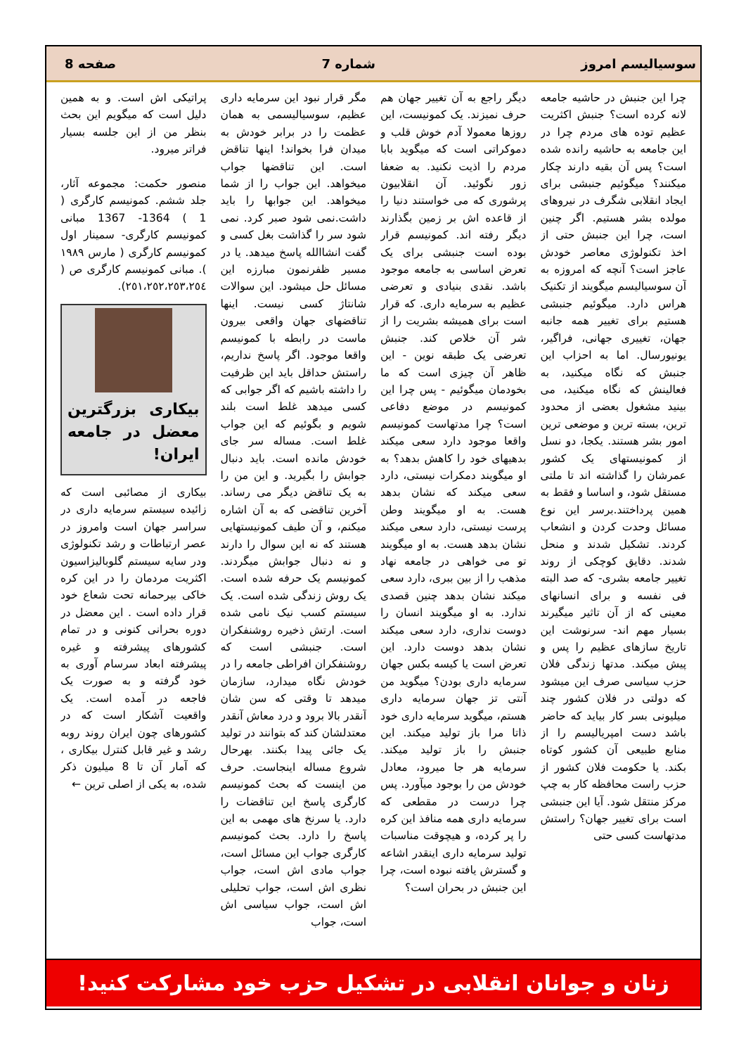سوسیالیسم امروز شماره 7 صفحه 8
چرا این جنبش در حاشیه جامعه لانه کرده است؟ جنبش اکثریت عظیم توده های مردم چرا در این جامعه به حاشیه رانده شده است؟ پس آن بقیه دارند چکار میکنند؟ میگوئیم جنبشی برای ایجاد انقلابی شگرف در نیروهای مولده بشر هستیم. اگر چنین است، چرا این جنبش حتی از اخذ تکنولوژی معاصر خودش عاجز است؟ آنچه که امروزه به آن سوسیالیسم میگویند از تکنیک هراس دارد. میگوئیم جنبشی هستیم برای تغییر همه جانبه جهان، تغییری جهانی، فراگیر، یونیورسال. اما به احزاب این جنبش که نگاه میکنید، به فعالینش که نگاه میکنید، می بینید مشغول بعضی از محدود ترین، بسته ترین و موضعی ترین امور بشر هستند. یکجا، دو نسل از کمونیستهای یک کشور عمرشان را گذاشته اند تا ملتی مستقل شود، و اساسا و فقط به همین پرداختند.برسر این نوع مسائل وحدت کردن و انشعاب کردند. تشکیل شدند و منحل شدند. دقایق کوچکی از روند تغییر جامعه بشری- که صد البته فی نفسه و برای انسانهای معینی که از آن تاثیر میگیرند بسیار مهم اند- سرنوشت این تاریخ سازهای عظیم را پس و پیش میکند. مدتها زندگی فلان حزب سیاسی صرف این میشود که دولتی در فلان کشور چند میلیونی بسر کار بیاید که حاضر باشد دست امپریالیسم را از منابع طبیعی آن کشور کوتاه بکند. یا حکومت فلان کشور از حزب راست محافظه کار به چپ مرکز منتقل شود. آیا این جنبشی است برای تغییر جهان؟ راستش مدتهاست کسی حتی
دیگر راجع به آن تغییر جهان هم حرف نمیزند. یک کمونیست، این روزها معمولا آدم خوش قلب و دموکراتی است که میگوید بابا مردم را اذیت نکنید. به ضعفا زور نگوئید. آن انقلابیون پرشوری که می خواستند دنیا را از قاعده اش بر زمین بگذارند دیگر رفته اند. کمونیسم قرار بوده است جنبشی برای یک تعرض اساسی به جامعه موجود باشد. نقدی بنیادی و تعرضی عظیم به سرمایه داری. که قرار است برای همیشه بشریت را از شر آن خلاص کند. جنبش تعرضی یک طبقه نوین - این ظاهر آن چیزی است که ما بخودمان میگوئیم - پس چرا این کمونیسم در موضع دفاعی است؟ چرا مدتهاست کمونیسم واقعا موجود دارد سعی میکند بدهیهای خود را کاهش بدهد؟ به او میگویند دمکرات نیستی، دارد سعی میکند که نشان بدهد هست. به او میگویند وطن پرست نیستی، دارد سعی میکند نشان بدهد هست. به او میگویند تو می خواهی در جامعه نهاد مذهب را از بین ببری، دارد سعی میکند نشان بدهد چنین قصدی ندارد. به او میگویند انسان را دوست نداری، دارد سعی میکند نشان بدهد دوست دارد. این تعرض است یا کیسه بکس جهان سرمایه داری بودن؟ میگوید من آنتی تز جهان سرمایه داری هستم، میگوید سرمایه داری خود ذاتا مرا باز تولید میکند. این جنبش را باز تولید میکند. سرمایه هر جا میرود، معادل خودش من را بوجود میآورد. پس چرا درست در مقطعی که سرمایه داری همه منافذ این کره را پر کرده، و هیچوقت مناسبات تولید سرمایه داری اینقدر اشاعه و گسترش یافته نبوده است، چرا این جنبش در بحران است؟
مگر قرار نبود این سرمایه داری عظیم، سوسیالیسمی به همان عظمت را در برابر خودش به میدان فرا بخواند! اینها تناقض است. این تناقضها جواب میخواهد. این جواب را از شما میخواهد. این جوابها را باید داشت.نمی شود صبر کرد. نمی شود سر را گذاشت بغل کسی و گفت انشاالله پاسخ میدهد. یا در مسیر ظفرنمون مبارزه این مسائل حل میشود. این سوالات شانتاژ کسی نیست. اینها تناقضهای جهان واقعی بیرون ماست در رابطه با کمونیسم واقعا موجود. اگر پاسخ نداریم، راستش حداقل باید این ظرفیت را داشته باشیم که اگر جوابی که کسی میدهد غلط است بلند شویم و بگوئیم که این جواب غلط است. مساله سر جای خودش مانده است. باید دنبال جوابش را بگیرید. و این من را به یک تناقض دیگر می رساند. آخرین تناقضی که به آن اشاره میکنم، و آن طیف کمونیستهایی هستند که نه این سوال را دارند و نه دنبال جوابش میگردند. کمونیسم یک حرفه شده است. یک روش زندگی شده است. یک سیستم کسب نیک نامی شده است. ارتش ذخیره روشنفکران است. جنبشی است که روشنفکران افراطی جامعه را در خودش نگاه میدارد، سازمان میدهد تا وقتی که سن شان آنقدر بالا برود و درد معاش آنقدر معتدلشان کند که بتوانند در تولید یک جائی پیدا بکنند. بهرحال شروع مساله اینجاست. حرف من اینست که بحث کمونیسم کارگری پاسخ این تناقضات را دارد. یا سرنخ های مهمی به این پاسخ را دارد. بحث کمونیسم کارگری جواب این مسائل است، جواب مادی اش است، جواب نظری اش است، جواب تحلیلی اش است، جواب سیاسی اش است، جواب
پراتیکی اش است. و به همین دلیل است که میگویم این بحث بنظر من از این جلسه بسیار فراتر میرود.
منصور حکمت: مجموعه آثار، جلد ششم. کمونیسم کارگری ( 1 ) 1364- 1367 مبانی کمونیسم کارگری- سمینار اول کمونیسم کارگری ( مارس ١٩٨٩ ). مبانی کمونیسم کارگری ص ( ٢٥١،٢٥٢،٢٥٣،٢٥٤).
بیکاری بزرگترین معضل در جامعه ایران!
بیکاری از مصائبی است که زائیده سیستم سرمایه داری در سراسر جهان است وامروز در عصر ارتباطات و رشد تکنولوژی ودر سایه سیستم گلوبالیزاسیون اکثریت مردمان را در این کره خاکی بیرحمانه تحت شعاع خود قرار داده است . این معضل در دوره بحرانی کنونی و در تمام کشورهای پیشرفته و غیره پیشرفته ابعاد سرسام آوری به خود گرفته و به صورت یک فاجعه در آمده است. یک واقعیت آشکار است که در کشورهای چون ایران روند روبه رشد و غیر قابل کنترل بیکاری ، که آمار آن تا 8 میلیون ذکر شده، به یکی از اصلی ترین ←
زنان و جوانان انقلابی در تشکیل حزب خود مشارکت کنید!